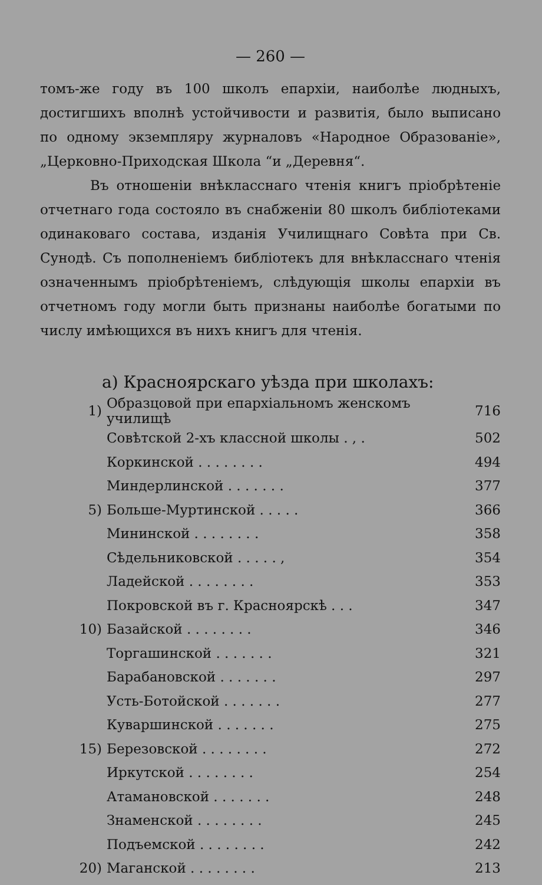— 260 —
томъ-же году въ 100 школъ епархіи, наиболѣе людныхъ, достигшихъ вполнѣ устойчивости и развитія, было выписано по одному экземпляру журналовъ «Народное Образованіе», „Церковно-Приходская Школа “и „Деревня“.
Въ отношеніи внѣкласснаго чтенія книгъ пріобрѣтеніе отчетнаго года состояло въ снабженіи 80 школъ библіотеками одинаковаго состава, изданія Училищнаго Совѣта при Св. Сунодѣ. Съ пополненіемъ библіотекъ для внѣкласснаго чтенія означеннымъ пріобрѣтеніемъ, слѣдующія школы епархіи въ отчетномъ году могли быть признаны наиболѣе богатыми по числу имѣющихся въ нихъ книгъ для чтенія.
а) Красноярскаго уѣзда при школахъ:
| 1) | Образцовой при епархіальномъ женскомъ училищѣ | 716 |
| | Совѣтской 2-хъ классной школы . , . | 502 |
| | Коркинской . . . . . . . . | 494 |
| | Миндерлинской . . . . . . . | 377 |
| 5) | Больше-Муртинской . . . . . | 366 |
| | Мининской . . . . . . . . | 358 |
| | Сѣдельниковской . . . . . , | 354 |
| | Ладейской . . . . . . . . | 353 |
| | Покровской въ г. Красноярскѣ . . . | 347 |
| 10) | Базайской . . . . . . . . | 346 |
| | Торгашинской . . . . . . . | 321 |
| | Барабановской . . . . . . . | 297 |
| | Усть-Ботойской . . . . . . . | 277 |
| | Куваршинской . . . . . . . | 275 |
| 15) | Березовской . . . . . . . . | 272 |
| | Иркутской . . . . . . . . | 254 |
| | Атамановской . . . . . . . | 248 |
| | Знаменской . . . . . . . . | 245 |
| | Подъемской . . . . . . . . | 242 |
| 20) | Маганской . . . . . . . . | 213 |